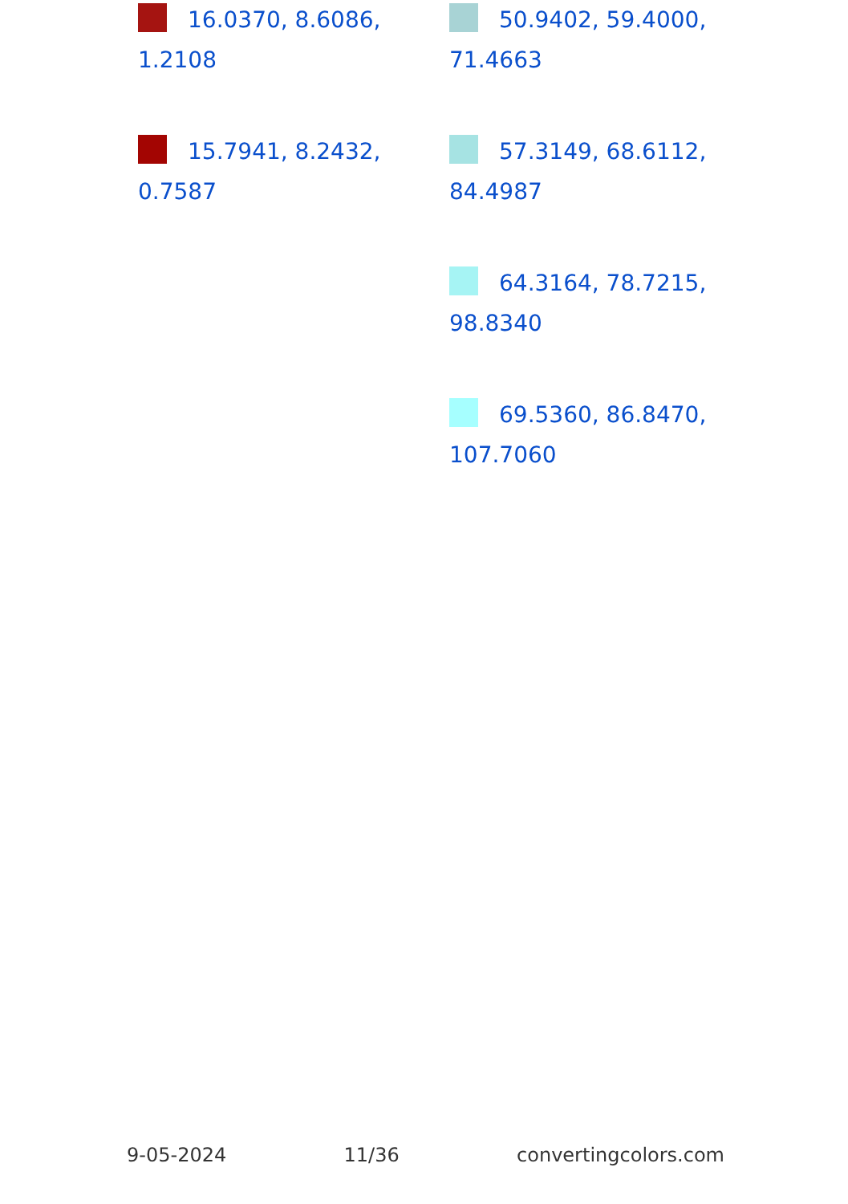16.0370, 8.6086, 1.2108
15.7941, 8.2432, 0.7587
50.9402, 59.4000, 71.4663
57.3149, 68.6112, 84.4987
64.3164, 78.7215, 98.8340
69.5360, 86.8470, 107.7060
9-05-2024 11/36 convertingcolors.com